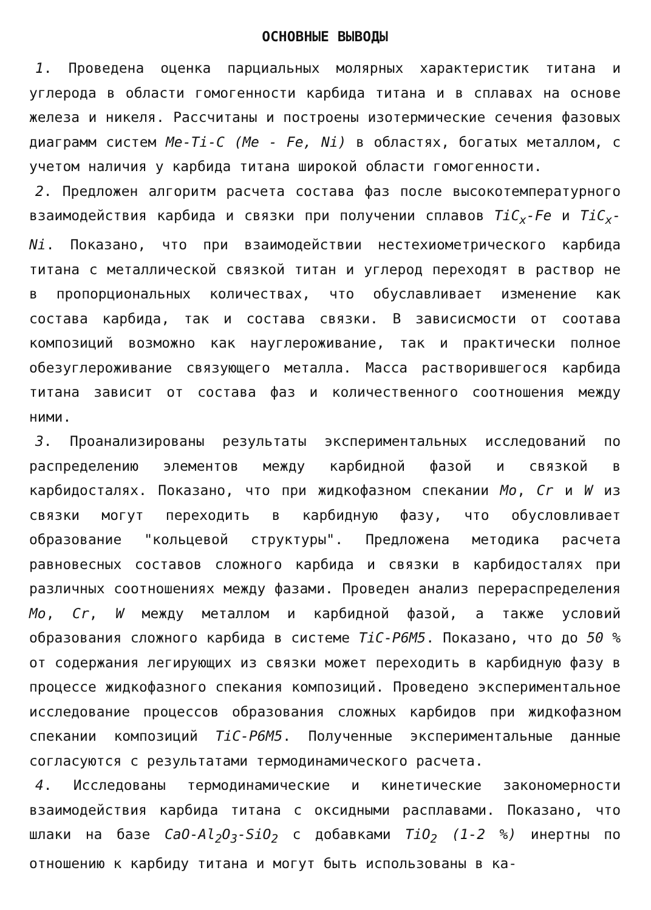ОСНОВНЫЕ ВЫВОДЫ
1. Проведена оценка парциальных молярных характеристик титана и углерода в области гомогенности карбида титана и в сплавах на основе железа и никеля. Рассчитаны и построены изотермические сечения фазовых диаграмм систем Ме-Тi-С (Ме - Fe, Ni) в областях, богатых металлом, с учетом наличия у карбида титана широкой области гомогенности.
2. Предложен алгоритм расчета состава фаз после высокотемпературного взаимодействия карбида и связки при получении сплавов TiC<sub>x</sub>-Fe и TiC<sub>x</sub>-Ni. Показано, что при взаимодействии нестехиометрического карбида титана с металлической связкой титан и углерод переходят в раствор не в пропорциональных количествах, что обуславливает изменение как состава карбида, так и состава связки. В зависисмости от соотава композиций возможно как науглероживание, так и практически полное обезуглероживание связующего металла. Масса растворившегося карбида титана зависит от состава фаз и количественного соотношения между ними.
3. Проанализированы результаты экспериментальных исследований по распределению элементов между карбидной фазой и связкой в карбидосталях. Показано, что при жидкофазном спекании Mo, Cr и W из связки могут переходить в карбидную фазу, что обусловливает образование "кольцевой структуры". Предложена методика расчета равновесных составов сложного карбида и связки в карбидосталях при различных соотношениях между фазами. Проведен анализ перераспределения Mo, Cr, W между металлом и карбидной фазой, а также условий образования сложного карбида в системе TiC-Р6М5. Показано, что до 50 % от содержания легирующих из связки может переходить в карбидную фазу в процессе жидкофазного спекания композиций. Проведено экспериментальное исследование процессов образования сложных карбидов при жидкофазном спекании композиций TiC-Р6М5. Полученные экспериментальные данные согласуются с результатами термодинамического расчета.
4. Исследованы термодинамические и кинетические закономерности взаимодействия карбида титана с оксидными расплавами. Показано, что шлаки на базе CaO-Al<sub>2</sub>O<sub>3</sub>-SiO<sub>2</sub> с добавками TiO<sub>2</sub> (1-2 %) инертны по отношению к карбиду титана и могут быть использованы в ка-